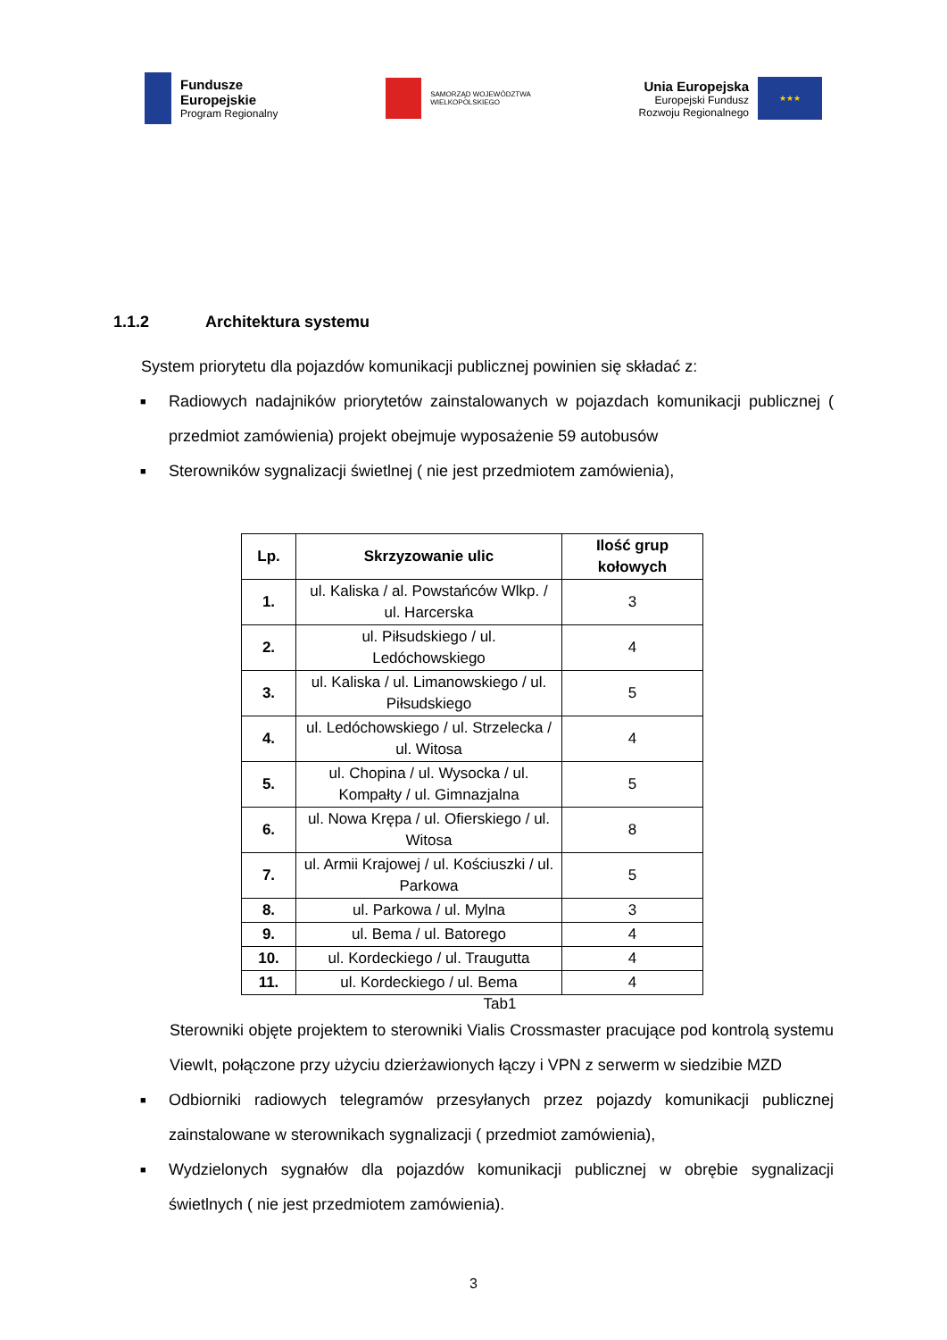Fundusze
Europejskie
Program Regionalny
SAMORZĄD WOJEWÓDZTWA
WIELKOPOLSKIEGO
Unia Europejska
Europejski Fundusz
Rozwoju Regionalnego
★★★
1.1.2 Architektura systemu
System priorytetu dla pojazdów komunikacji publicznej powinien się składać z:
■
Radiowych nadajników priorytetów zainstalowanych w pojazdach komunikacji publicznej ( przedmiot zamówienia) projekt obejmuje wyposażenie 59 autobusów
■
Sterowników sygnalizacji świetlnej ( nie jest przedmiotem zamówienia),
| Lp. | Skrzyzowanie ulic | Ilość grup kołowych |
| --- | --- | --- |
| 1. | ul. Kaliska / al. Powstańców Wlkp. / ul. Harcerska | 3 |
| 2. | ul. Piłsudskiego / ul. Ledóchowskiego | 4 |
| 3. | ul. Kaliska / ul. Limanowskiego / ul. Piłsudskiego | 5 |
| 4. | ul. Ledóchowskiego / ul. Strzelecka / ul. Witosa | 4 |
| 5. | ul. Chopina / ul. Wysocka / ul. Kompałty / ul. Gimnazjalna | 5 |
| 6. | ul. Nowa Krępa / ul. Ofierskiego / ul. Witosa | 8 |
| 7. | ul. Armii Krajowej / ul. Kościuszki / ul. Parkowa | 5 |
| 8. | ul. Parkowa / ul. Mylna | 3 |
| 9. | ul. Bema / ul. Batorego | 4 |
| 10. | ul. Kordeckiego / ul. Traugutta | 4 |
| 11. | ul. Kordeckiego / ul. Bema | 4 |
Tab1
Sterowniki objęte projektem to sterowniki Vialis Crossmaster pracujące pod kontrolą systemu ViewIt, połączone przy użyciu dzierżawionych łączy i VPN z serwerm w siedzibie MZD
■
Odbiorniki radiowych telegramów przesyłanych przez pojazdy komunikacji publicznej zainstalowane w sterownikach sygnalizacji ( przedmiot zamówienia),
■
Wydzielonych sygnałów dla pojazdów komunikacji publicznej w obrębie sygnalizacji świetlnych ( nie jest przedmiotem zamówienia).
3